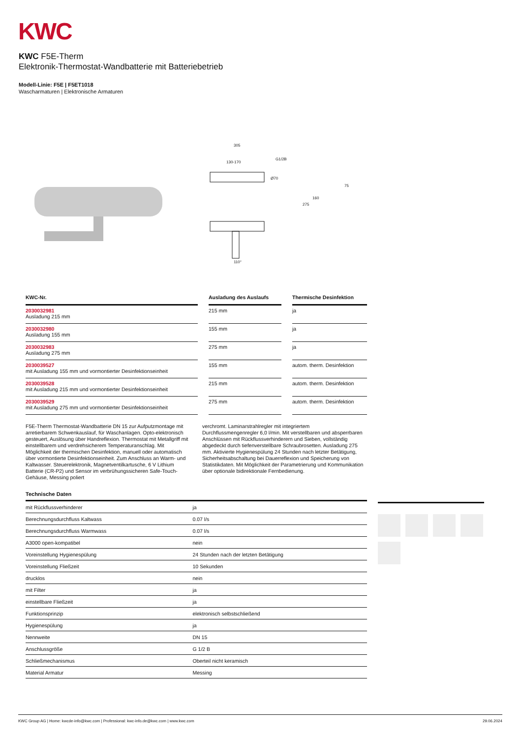KWC
KWC F5E-Therm
Elektronik-Thermostat-Wandbatterie mit Batteriebetrieb
Modell-Linie: F5E | F5ET1018
Wascharmaturen | Elektronische Armaturen
305
130-170
G1/2B
Ø70
75
160
275
110°
| KWC-Nr. | | Ausladung des Auslaufs | | Thermische Desinfektion |
| --- | --- | --- | --- | --- |
| 2030032981 Ausladung 215 mm | | 215 mm | | ja |
| 2030032980 Ausladung 155 mm | | 155 mm | | ja |
| 2030032983 Ausladung 275 mm | | 275 mm | | ja |
| 2030039527 mit Ausladung 155 mm und vormontierter Desinfektionseinheit | | 155 mm | | autom. therm. Desinfektion |
| 2030039528 mit Ausladung 215 mm und vormontierter Desinfektionseinheit | | 215 mm | | autom. therm. Desinfektion |
| 2030039529 mit Ausladung 275 mm und vormontierter Desinfektionseinheit | | 275 mm | | autom. therm. Desinfektion |
F5E-Therm Thermostat-Wandbatterie DN 15 zur Aufputzmontage mit arretierbarem Schwenkauslauf, für Waschanlagen. Opto-elektronisch gesteuert, Auslösung über Handreflexion. Thermostat mit Metallgriff mit einstellbarem und verdrehsicherem Temperaturanschlag. Mit Möglichkeit der thermischen Desinfektion, manuell oder automatisch über vormontierte Desinfektionseinheit. Zum Anschluss an Warm- und Kaltwasser. Steuerelektronik, Magnetventilkartusche, 6 V Lithium Batterie (CR-P2) und Sensor im verbrühungssicheren Safe-Touch-Gehäuse, Messing poliert
verchromt. Laminarstrahlregler mit integriertem Durchflussmengenregler 6,0 l/min. Mit verstellbaren und absperrbaren Anschlüssen mit Rückflussverhinderern und Sieben, vollständig abgedeckt durch tiefenverstellbare Schraubrosetten. Ausladung 275 mm. Aktivierte Hygienespülung 24 Stunden nach letzter Betätigung, Sicherheitsabschaltung bei Dauerreflexion und Speicherung von Statistikdaten. Mit Möglichkeit der Parametrierung und Kommunikation über optionale bidirektionale Fernbedienung.
Technische Daten
| mit Rückflussverhinderer | | ja |
| Berechnungsdurchfluss Kaltwass | | 0.07 l/s |
| Berechnungsdurchfluss Warmwass | | 0.07 l/s |
| A3000 open-kompatibel | | nein |
| Voreinstellung Hygienespülung | | 24 Stunden nach der letzten Betätigung |
| Voreinstellung Fließzeit | | 10 Sekunden |
| drucklos | | nein |
| mit Filter | | ja |
| einstellbare Fließzeit | | ja |
| Funktionsprinzip | | elektronisch selbstschließend |
| Hygienespülung | | ja |
| Nennweite | | DN 15 |
| Anschlussgröße | | G 1/2 B |
| Schließmechanismus | | Oberteil nicht keramisch |
| Material Armatur | | Messing |
KWC Group AG | Home: kwcde-info@kwc.com | Professional: kwc-info.de@kwc.com | www.kwc.com 29.06.2024